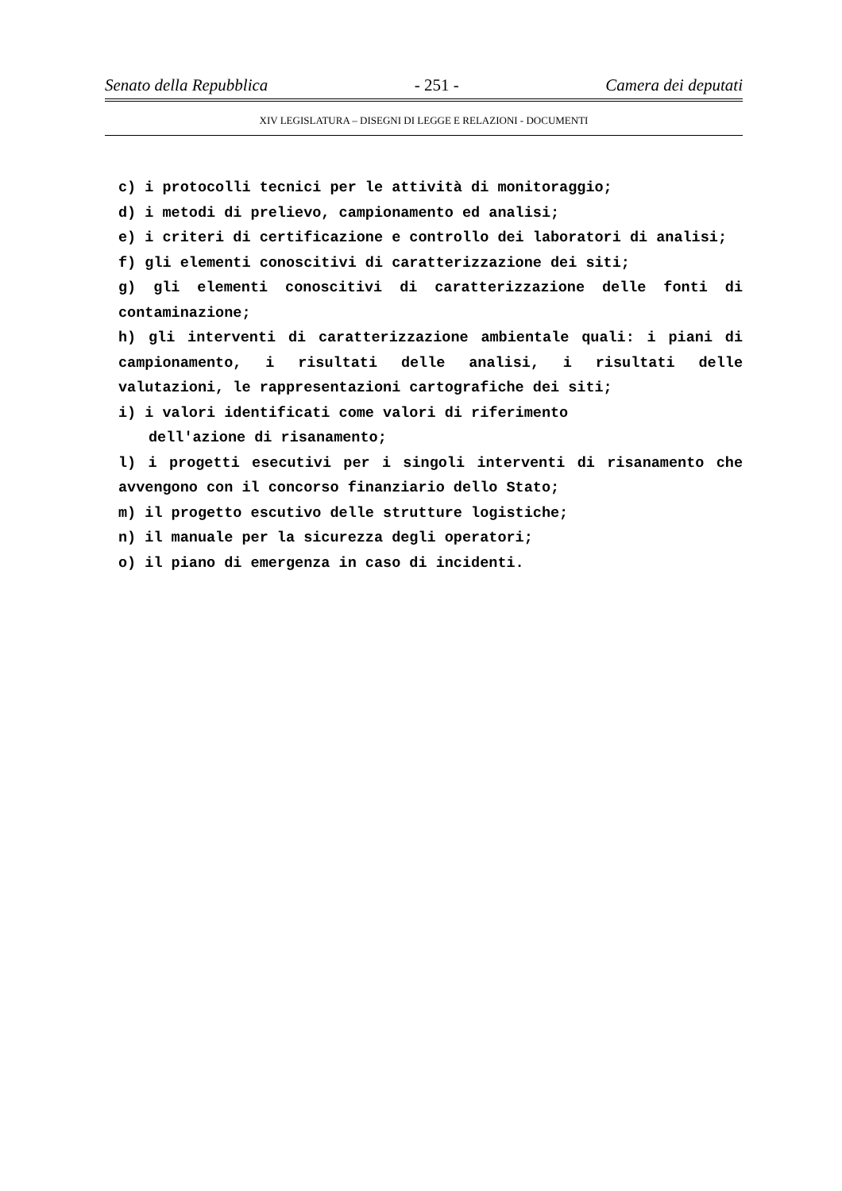Senato della Repubblica - 251 - Camera dei deputati
XIV LEGISLATURA – DISEGNI DI LEGGE E RELAZIONI - DOCUMENTI
c) i protocolli tecnici per le attività di monitoraggio;
d) i metodi di prelievo, campionamento ed analisi;
e) i criteri di certificazione e controllo dei laboratori di analisi;
f) gli elementi conoscitivi di caratterizzazione dei siti;
g) gli elementi conoscitivi di caratterizzazione delle fonti di contaminazione;
h) gli interventi di caratterizzazione ambientale quali: i piani di campionamento, i risultati delle analisi, i risultati delle valutazioni, le rappresentazioni cartografiche dei siti;
i) i valori identificati come valori di riferimento
dell'azione di risanamento;
l) i progetti esecutivi per i singoli interventi di risanamento che avvengono con il concorso finanziario dello Stato;
m) il progetto escutivo delle strutture logistiche;
n) il manuale per la sicurezza degli operatori;
o) il piano di emergenza in caso di incidenti.